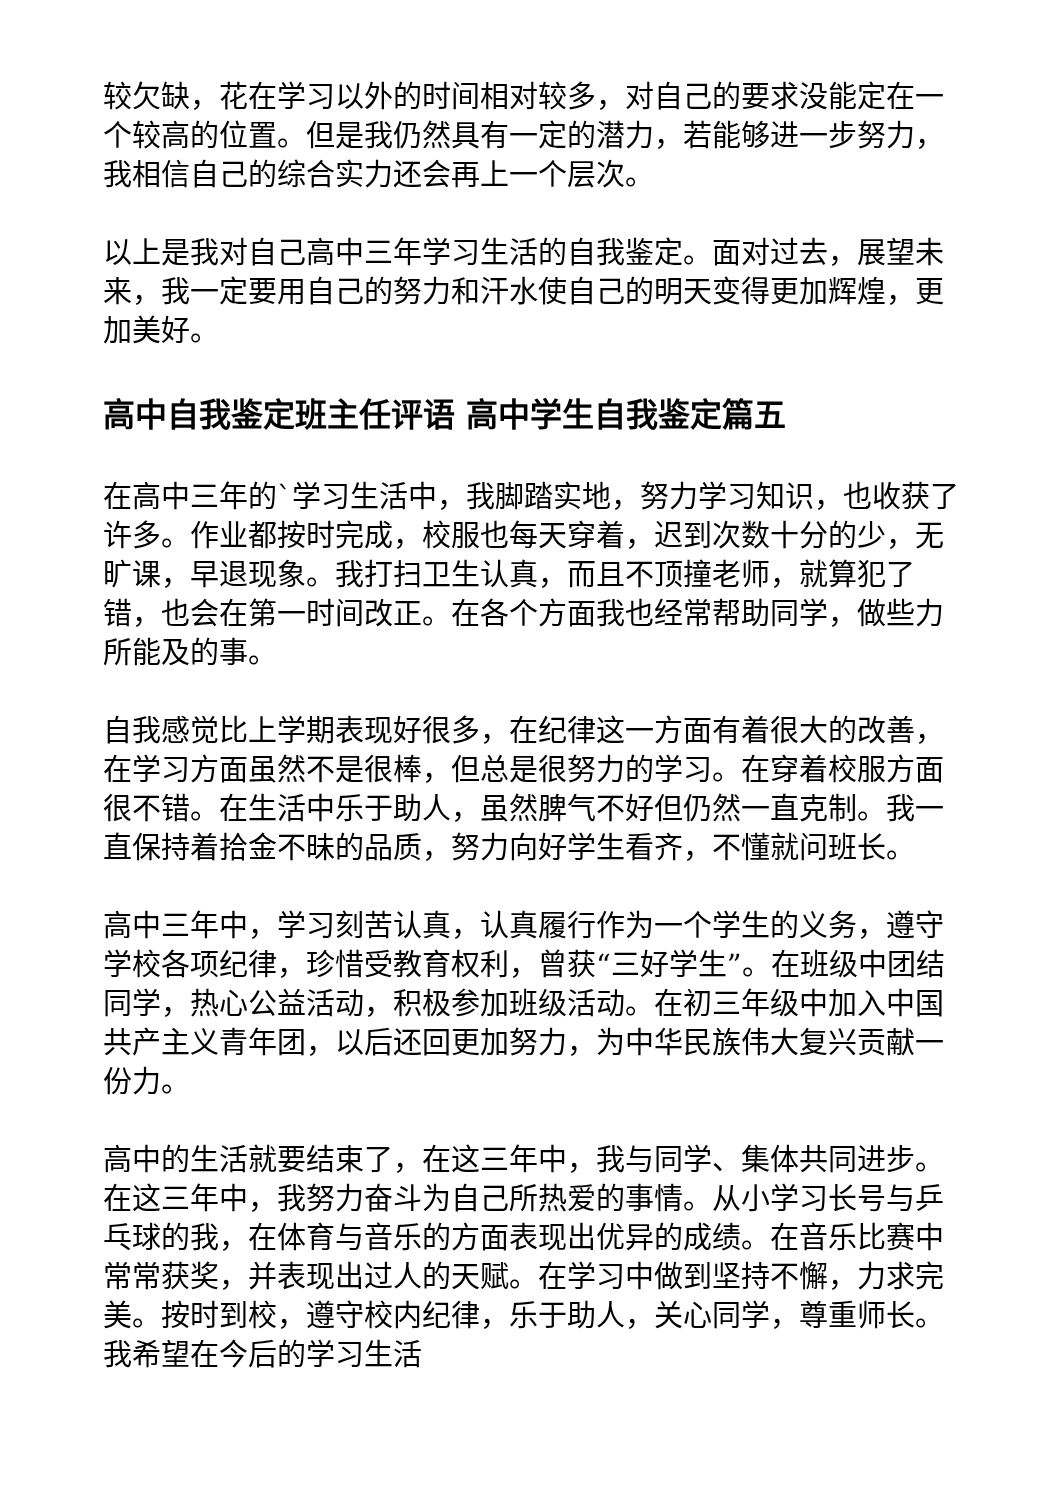较欠缺，花在学习以外的时间相对较多，对自己的要求没能定在一个较高的位置。但是我仍然具有一定的潜力，若能够进一步努力，我相信自己的综合实力还会再上一个层次。
以上是我对自己高中三年学习生活的自我鉴定。面对过去，展望未来，我一定要用自己的努力和汗水使自己的明天变得更加辉煌，更加美好。
高中自我鉴定班主任评语 高中学生自我鉴定篇五
在高中三年的`学习生活中，我脚踏实地，努力学习知识，也收获了许多。作业都按时完成，校服也每天穿着，迟到次数十分的少，无旷课，早退现象。我打扫卫生认真，而且不顶撞老师，就算犯了错，也会在第一时间改正。在各个方面我也经常帮助同学，做些力所能及的事。
自我感觉比上学期表现好很多，在纪律这一方面有着很大的改善，在学习方面虽然不是很棒，但总是很努力的学习。在穿着校服方面很不错。在生活中乐于助人，虽然脾气不好但仍然一直克制。我一直保持着拾金不昧的品质，努力向好学生看齐，不懂就问班长。
高中三年中，学习刻苦认真，认真履行作为一个学生的义务，遵守学校各项纪律，珍惜受教育权利，曾获“三好学生”。在班级中团结同学，热心公益活动，积极参加班级活动。在初三年级中加入中国共产主义青年团，以后还回更加努力，为中华民族伟大复兴贡献一份力。
高中的生活就要结束了，在这三年中，我与同学、集体共同进步。在这三年中，我努力奋斗为自己所热爱的事情。从小学习长号与乒乓球的我，在体育与音乐的方面表现出优异的成绩。在音乐比赛中常常获奖，并表现出过人的天赋。在学习中做到坚持不懈，力求完美。按时到校，遵守校内纪律，乐于助人，关心同学，尊重师长。我希望在今后的学习生活